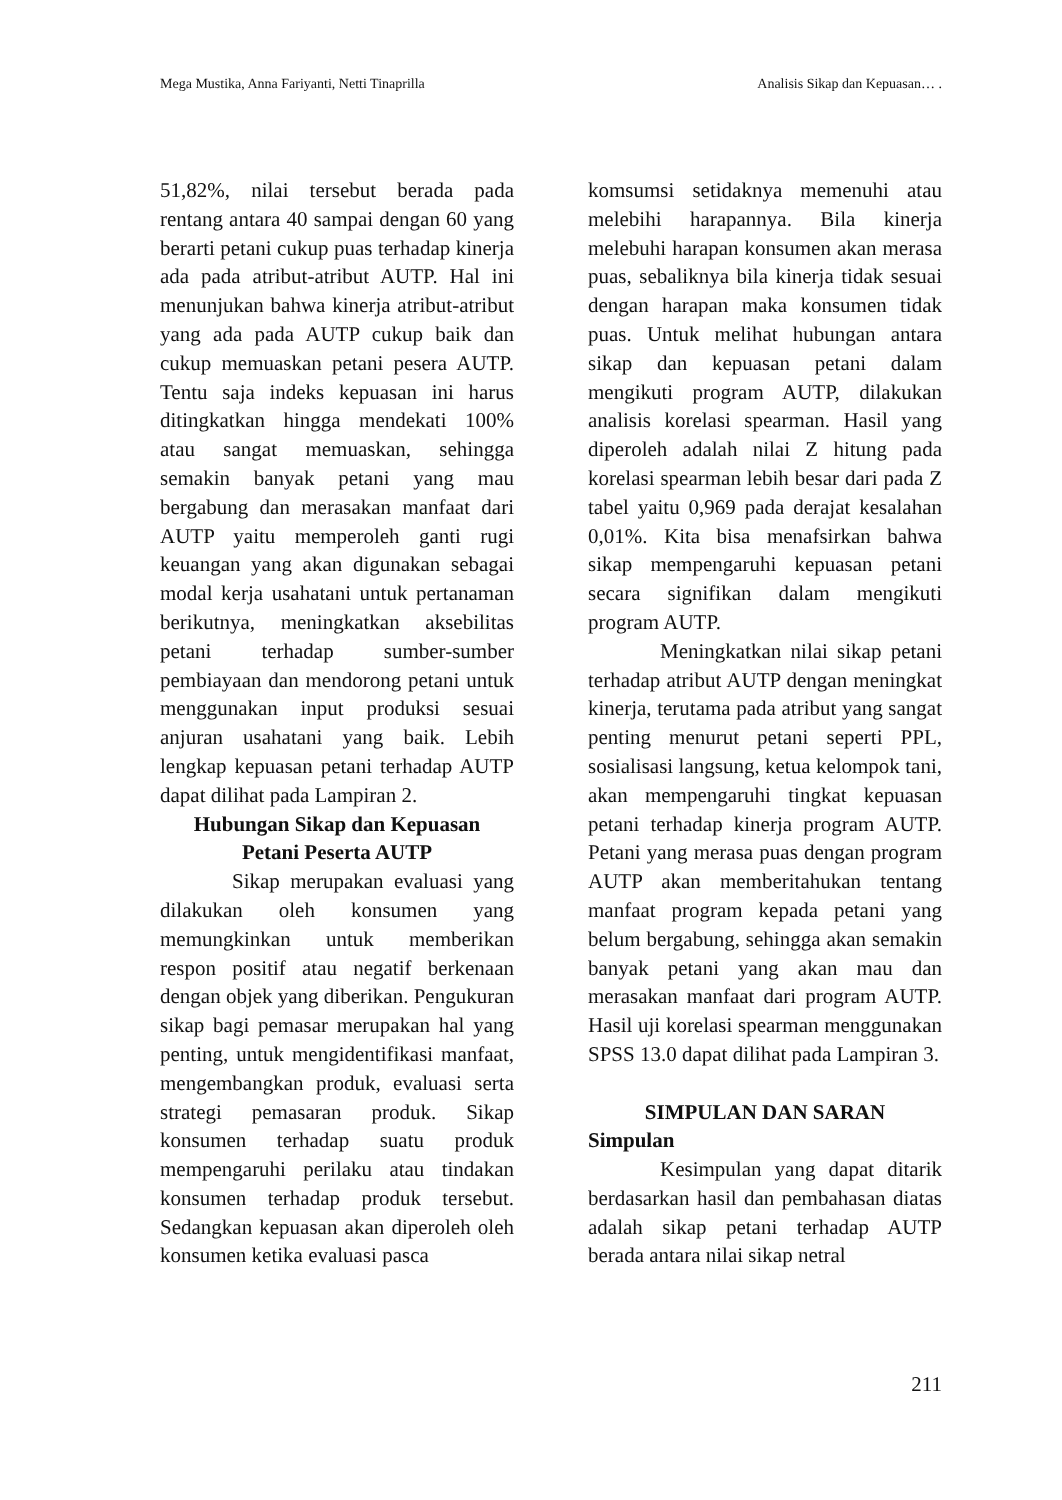Mega Mustika, Anna Fariyanti, Netti Tinaprilla Analisis Sikap dan Kepuasan… .
51,82%, nilai tersebut berada pada rentang antara 40 sampai dengan 60 yang berarti petani cukup puas terhadap kinerja ada pada atribut-atribut AUTP. Hal ini menunjukan bahwa kinerja atribut-atribut yang ada pada AUTP cukup baik dan cukup memuaskan petani pesera AUTP. Tentu saja indeks kepuasan ini harus ditingkatkan hingga mendekati 100% atau sangat memuaskan, sehingga semakin banyak petani yang mau bergabung dan merasakan manfaat dari AUTP yaitu memperoleh ganti rugi keuangan yang akan digunakan sebagai modal kerja usahatani untuk pertanaman berikutnya, meningkatkan aksebilitas petani terhadap sumber-sumber pembiayaan dan mendorong petani untuk menggunakan input produksi sesuai anjuran usahatani yang baik. Lebih lengkap kepuasan petani terhadap AUTP dapat dilihat pada Lampiran 2.
Hubungan Sikap dan Kepuasan
Petani Peserta AUTP
Sikap merupakan evaluasi yang dilakukan oleh konsumen yang memungkinkan untuk memberikan respon positif atau negatif berkenaan dengan objek yang diberikan. Pengukuran sikap bagi pemasar merupakan hal yang penting, untuk mengidentifikasi manfaat, mengembangkan produk, evaluasi serta strategi pemasaran produk. Sikap konsumen terhadap suatu produk mempengaruhi perilaku atau tindakan konsumen terhadap produk tersebut. Sedangkan kepuasan akan diperoleh oleh konsumen ketika evaluasi pasca
komsumsi setidaknya memenuhi atau melebihi harapannya. Bila kinerja melebuhi harapan konsumen akan merasa puas, sebaliknya bila kinerja tidak sesuai dengan harapan maka konsumen tidak puas. Untuk melihat hubungan antara sikap dan kepuasan petani dalam mengikuti program AUTP, dilakukan analisis korelasi spearman. Hasil yang diperoleh adalah nilai Z hitung pada korelasi spearman lebih besar dari pada Z tabel yaitu 0,969 pada derajat kesalahan 0,01%. Kita bisa menafsirkan bahwa sikap mempengaruhi kepuasan petani secara signifikan dalam mengikuti program AUTP.
Meningkatkan nilai sikap petani terhadap atribut AUTP dengan meningkat kinerja, terutama pada atribut yang sangat penting menurut petani seperti PPL, sosialisasi langsung, ketua kelompok tani, akan mempengaruhi tingkat kepuasan petani terhadap kinerja program AUTP. Petani yang merasa puas dengan program AUTP akan memberitahukan tentang manfaat program kepada petani yang belum bergabung, sehingga akan semakin banyak petani yang akan mau dan merasakan manfaat dari program AUTP. Hasil uji korelasi spearman menggunakan SPSS 13.0 dapat dilihat pada Lampiran 3.
SIMPULAN DAN SARAN
Simpulan
Kesimpulan yang dapat ditarik berdasarkan hasil dan pembahasan diatas adalah sikap petani terhadap AUTP berada antara nilai sikap netral
211